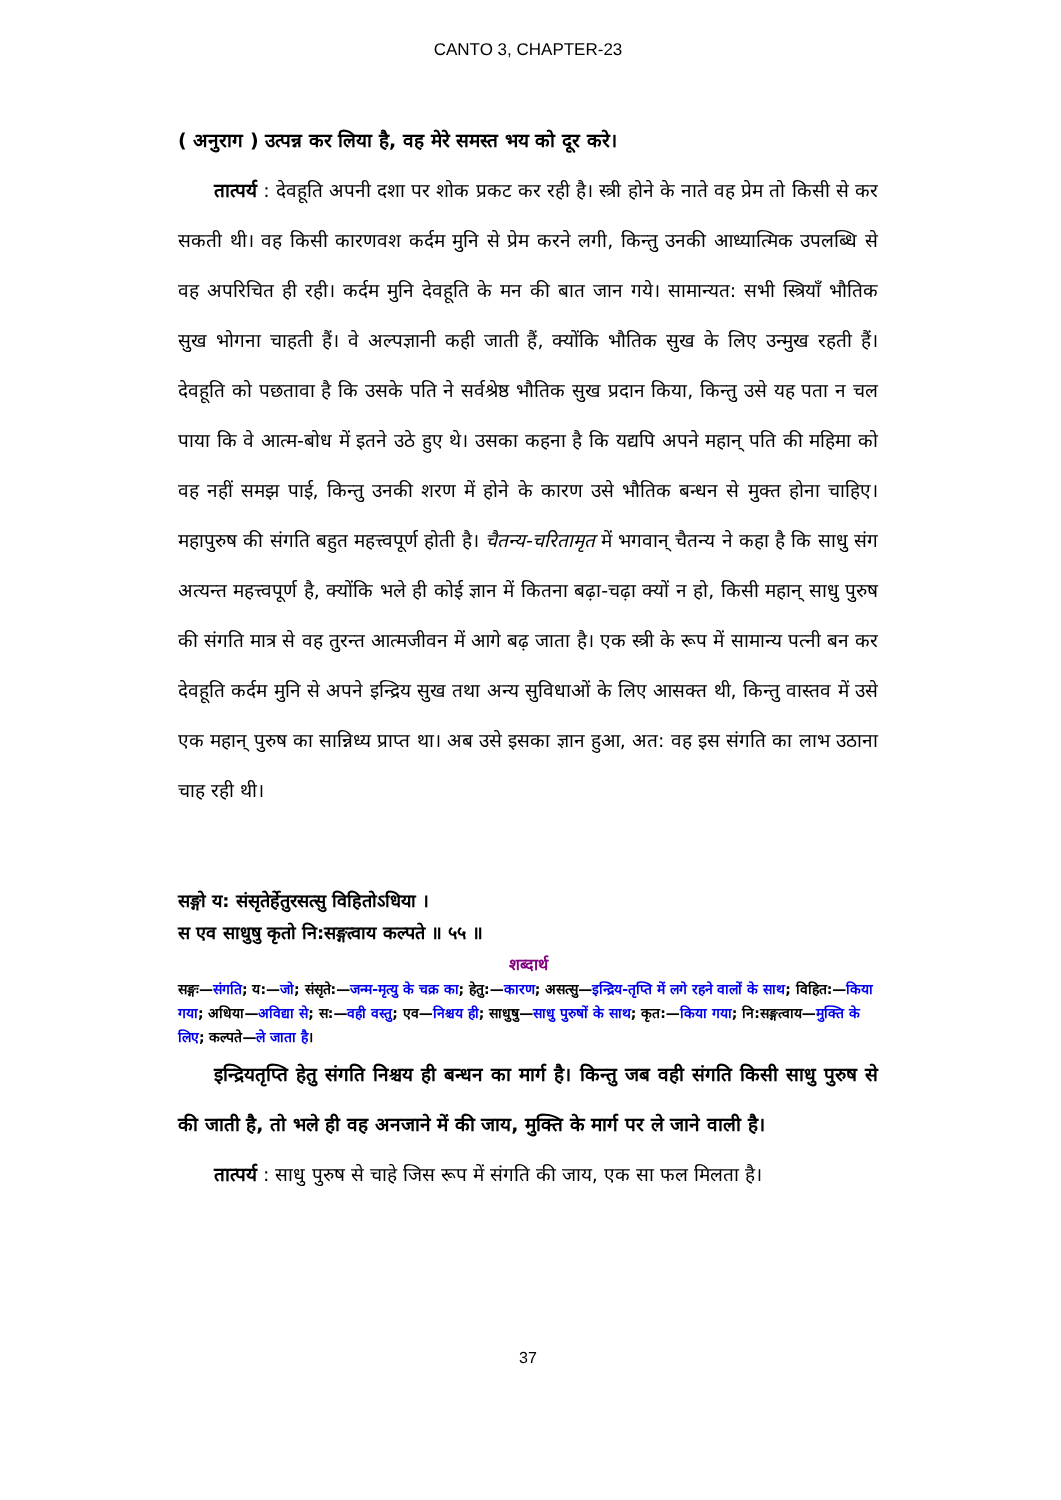CANTO 3, CHAPTER-23
( अनुराग ) उत्पन्न कर लिया है, वह मेरे समस्त भय को दूर करे।
तात्पर्य : देवहूति अपनी दशा पर शोक प्रकट कर रही है। स्त्री होने के नाते वह प्रेम तो किसी से कर सकती थी। वह किसी कारणवश कर्दम मुनि से प्रेम करने लगी, किन्तु उनकी आध्यात्मिक उपलब्धि से वह अपरिचित ही रही। कर्दम मुनि देवहूति के मन की बात जान गये। सामान्यत: सभी स्त्रियाँ भौतिक सुख भोगना चाहती हैं। वे अल्पज्ञानी कही जाती हैं, क्योंकि भौतिक सुख के लिए उन्मुख रहती हैं। देवहूति को पछतावा है कि उसके पति ने सर्वश्रेष्ठ भौतिक सुख प्रदान किया, किन्तु उसे यह पता न चल पाया कि वे आत्म-बोध में इतने उठे हुए थे। उसका कहना है कि यद्यपि अपने महान् पति की महिमा को वह नहीं समझ पाई, किन्तु उनकी शरण में होने के कारण उसे भौतिक बन्धन से मुक्त होना चाहिए। महापुरुष की संगति बहुत महत्त्वपूर्ण होती है। चैतन्य-चरितामृत में भगवान् चैतन्य ने कहा है कि साधु संग अत्यन्त महत्त्वपूर्ण है, क्योंकि भले ही कोई ज्ञान में कितना बढ़ा-चढ़ा क्यों न हो, किसी महान् साधु पुरुष की संगति मात्र से वह तुरन्त आत्मजीवन में आगे बढ़ जाता है। एक स्त्री के रूप में सामान्य पत्नी बन कर देवहूति कर्दम मुनि से अपने इन्द्रिय सुख तथा अन्य सुविधाओं के लिए आसक्त थी, किन्तु वास्तव में उसे एक महान् पुरुष का सान्निध्य प्राप्त था। अब उसे इसका ज्ञान हुआ, अत: वह इस संगति का लाभ उठाना चाह रही थी।
सङ्गो य: संसृतेर्हेतुरसत्सु विहितोऽधिया ।
स एव साधुषु कृतो नि:सङ्गत्वाय कल्पते ॥ ५५ ॥
शब्दार्थ
सङ्गः—संगति; य:—जो; संसृते:—जन्म-मृत्यु के चक्र का; हेतु:—कारण; असत्सु—इन्द्रिय-तृप्ति में लगे रहने वालों के साथ; विहित:—किया गया; अधिया—अविद्या से; स:—वही वस्तु; एव—निश्चय ही; साधुषु—साधु पुरुषों के साथ; कृत:—किया गया; नि:सङ्गत्वाय—मुक्ति के लिए; कल्पते—ले जाता है।
इन्द्रियतृप्ति हेतु संगति निश्चय ही बन्धन का मार्ग है। किन्तु जब वही संगति किसी साधु पुरुष से की जाती है, तो भले ही वह अनजाने में की जाय, मुक्ति के मार्ग पर ले जाने वाली है।
तात्पर्य : साधु पुरुष से चाहे जिस रूप में संगति की जाय, एक सा फल मिलता है।
37